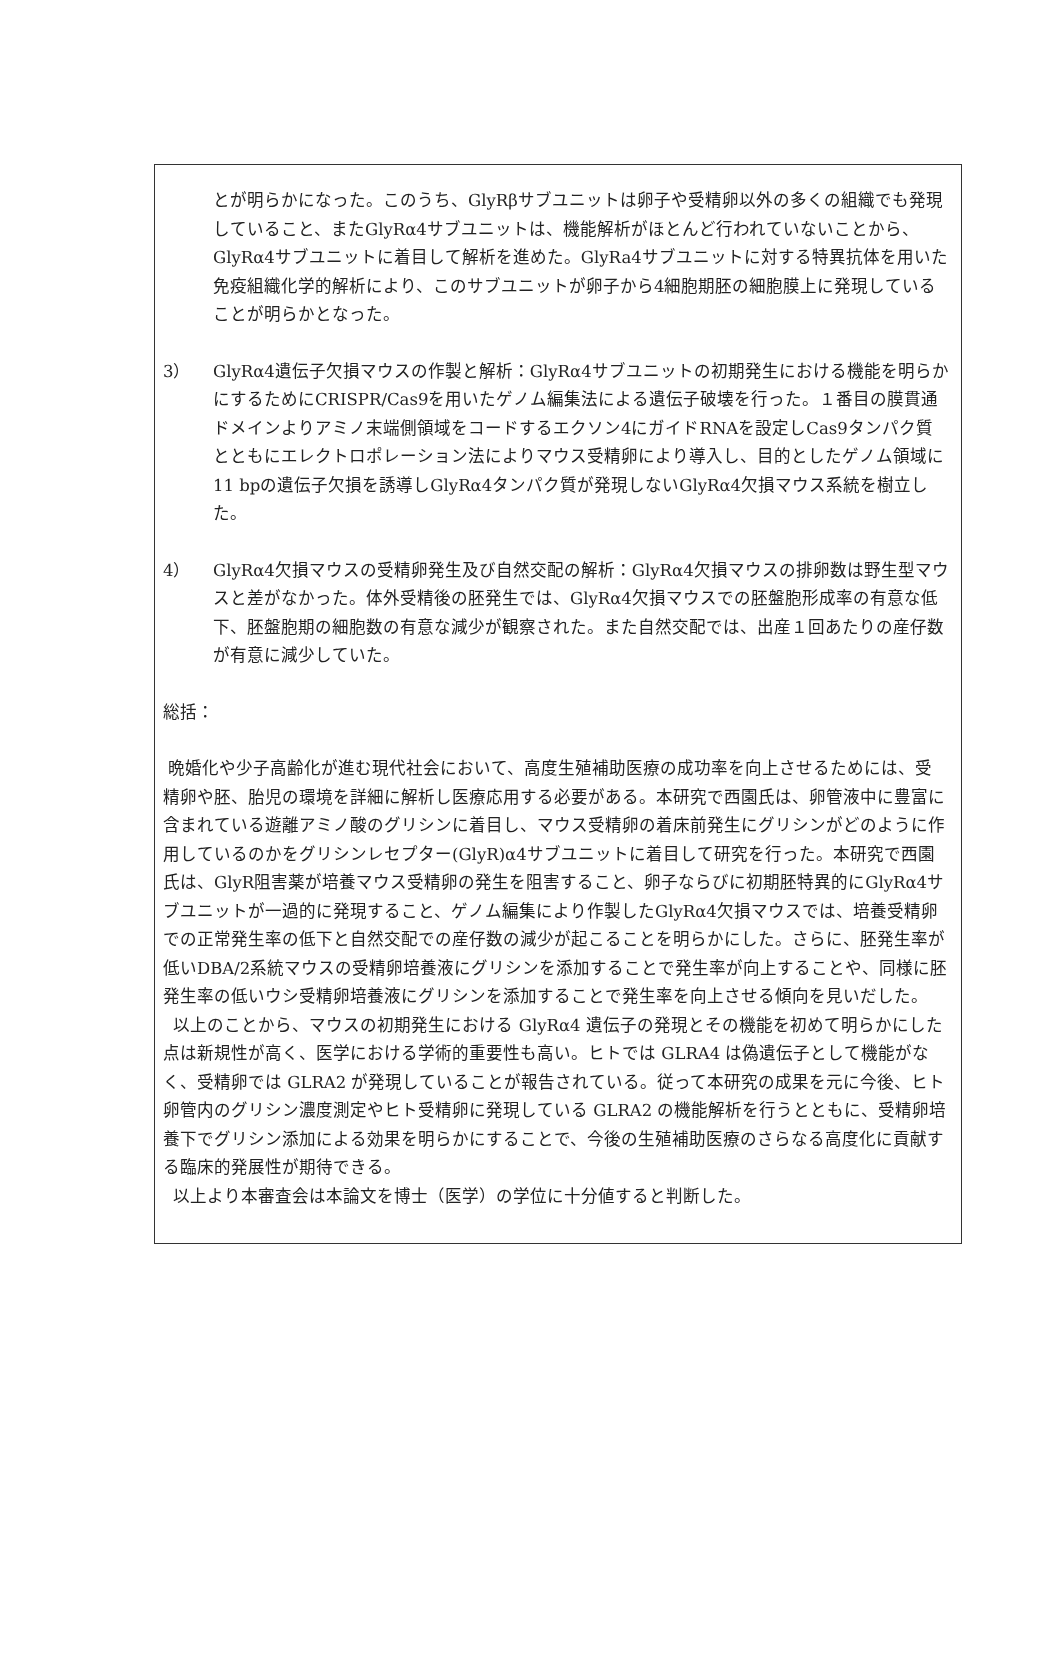とが明らかになった。このうち、GlyRβサブユニットは卵子や受精卵以外の多くの組織でも発現していること、またGlyRα4サブユニットは、機能解析がほとんど行われていないことから、GlyRα4サブユニットに着目して解析を進めた。GlyRa4サブユニットに対する特異抗体を用いた免疫組織化学的解析により、このサブユニットが卵子から4細胞期胚の細胞膜上に発現していることが明らかとなった。
3） GlyRα4遺伝子欠損マウスの作製と解析：GlyRα4サブユニットの初期発生における機能を明らかにするためにCRISPR/Cas9を用いたゲノム編集法による遺伝子破壊を行った。１番目の膜貫通ドメインよりアミノ末端側領域をコードするエクソン4にガイドRNAを設定しCas9タンパク質とともにエレクトロポレーション法によりマウス受精卵により導入し、目的としたゲノム領域に11 bpの遺伝子欠損を誘導しGlyRα4タンパク質が発現しないGlyRα4欠損マウス系統を樹立した。
4） GlyRα4欠損マウスの受精卵発生及び自然交配の解析：GlyRα4欠損マウスの排卵数は野生型マウスと差がなかった。体外受精後の胚発生では、GlyRα4欠損マウスでの胚盤胞形成率の有意な低下、胚盤胞期の細胞数の有意な減少が観察された。また自然交配では、出産１回あたりの産仔数が有意に減少していた。
総括：
晩婚化や少子高齢化が進む現代社会において、高度生殖補助医療の成功率を向上させるためには、受精卵や胚、胎児の環境を詳細に解析し医療応用する必要がある。本研究で西園氏は、卵管液中に豊富に含まれている遊離アミノ酸のグリシンに着目し、マウス受精卵の着床前発生にグリシンがどのように作用しているのかをグリシンレセプター(GlyR)α4サブユニットに着目して研究を行った。本研究で西園氏は、GlyR阻害薬が培養マウス受精卵の発生を阻害すること、卵子ならびに初期胚特異的にGlyRα4サブユニットが一過的に発現すること、ゲノム編集により作製したGlyRα4欠損マウスでは、培養受精卵での正常発生率の低下と自然交配での産仔数の減少が起こることを明らかにした。さらに、胚発生率が低いDBA/2系統マウスの受精卵培養液にグリシンを添加することで発生率が向上することや、同様に胚発生率の低いウシ受精卵培養液にグリシンを添加することで発生率を向上させる傾向を見いだした。
以上のことから、マウスの初期発生における GlyRα4 遺伝子の発現とその機能を初めて明らかにした点は新規性が高く、医学における学術的重要性も高い。ヒトでは GLRA4 は偽遺伝子として機能がなく、受精卵では GLRA2 が発現していることが報告されている。従って本研究の成果を元に今後、ヒト卵管内のグリシン濃度測定やヒト受精卵に発現している GLRA2 の機能解析を行うとともに、受精卵培養下でグリシン添加による効果を明らかにすることで、今後の生殖補助医療のさらなる高度化に貢献する臨床的発展性が期待できる。
以上より本審査会は本論文を博士（医学）の学位に十分値すると判断した。